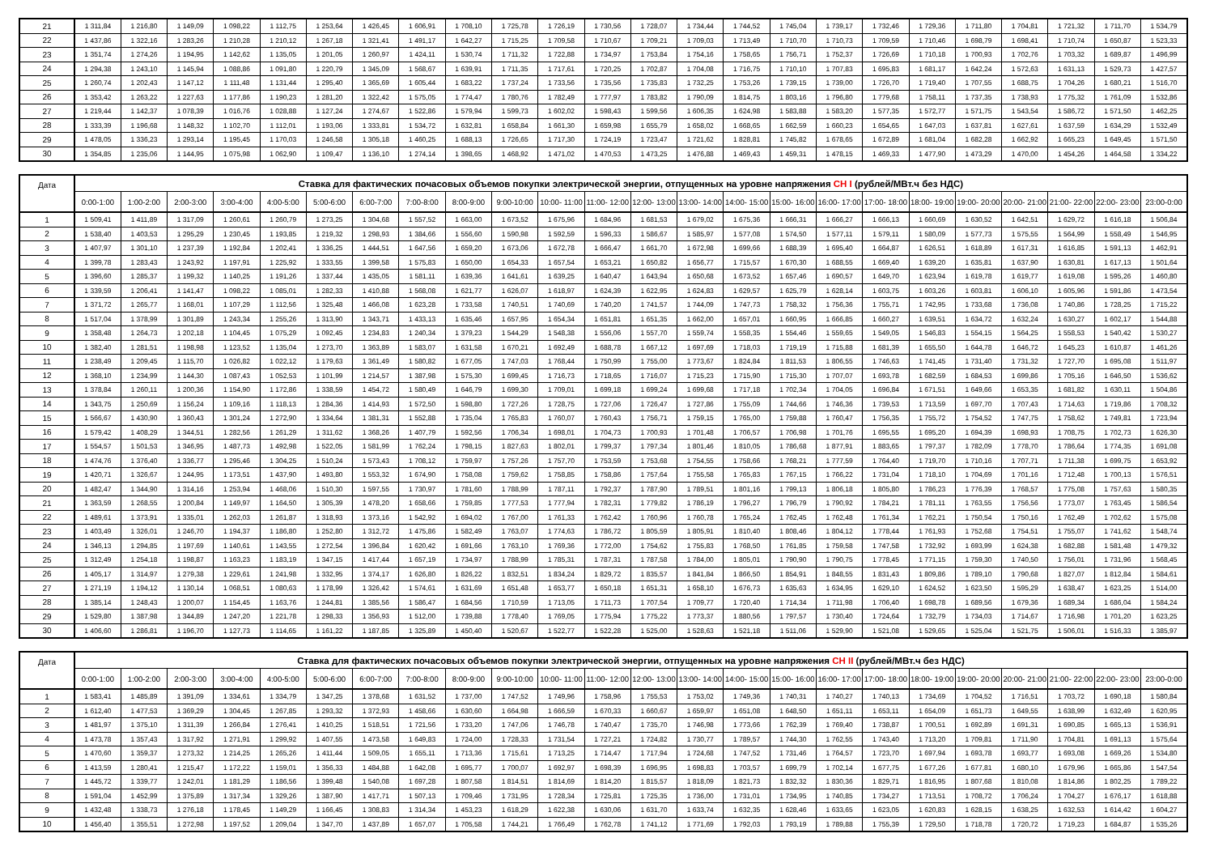| 21 | 1 311,84 | 1 216,80 | 1 149,09 | 1 098,22 | 1 112,75 | 1 253,64 | 1 426,45 | 1 606,91 | 1 708,10 | 1 725,78 | 1 726,19 | 1 730,56 | 1 728,07 | 1 734,44 | 1 744,52 | 1 745,04 | 1 739,17 | 1 732,46 | 1 729,36 | 1 711,80 | 1 704,81 | 1 721,32 | 1 711,70 | 1 534,79 |
| 22 | 1 437,86 | 1 322,16 | 1 283,26 | 1 210,28 | 1 210,12 | 1 267,18 | 1 321,41 | 1 491,17 | 1 642,27 | 1 715,25 | 1 709,58 | 1 710,67 | 1 709,21 | 1 709,03 | 1 713,49 | 1 710,70 | 1 710,73 | 1 709,59 | 1 710,46 | 1 698,79 | 1 698,41 | 1 710,74 | 1 650,87 | 1 523,33 |
| 23 | 1 351,74 | 1 274,26 | 1 194,95 | 1 142,62 | 1 135,05 | 1 201,05 | 1 260,97 | 1 424,11 | 1 530,74 | 1 711,32 | 1 722,88 | 1 734,97 | 1 753,84 | 1 754,16 | 1 758,65 | 1 756,71 | 1 752,37 | 1 726,69 | 1 710,18 | 1 700,93 | 1 702,76 | 1 703,32 | 1 689,87 | 1 496,99 |
| 24 | 1 294,38 | 1 243,10 | 1 145,94 | 1 088,86 | 1 091,80 | 1 220,79 | 1 345,09 | 1 568,67 | 1 639,91 | 1 711,35 | 1 717,61 | 1 720,25 | 1 702,87 | 1 704,08 | 1 716,75 | 1 710,10 | 1 707,83 | 1 695,83 | 1 681,17 | 1 642,24 | 1 572,63 | 1 631,13 | 1 529,73 | 1 427,57 |
| 25 | 1 260,74 | 1 202,43 | 1 147,12 | 1 111,48 | 1 131,44 | 1 295,40 | 1 365,69 | 1 605,44 | 1 683,22 | 1 737,24 | 1 733,56 | 1 735,56 | 1 735,83 | 1 732,25 | 1 753,26 | 1 739,15 | 1 739,00 | 1 726,70 | 1 719,40 | 1 707,55 | 1 688,75 | 1 704,26 | 1 680,21 | 1 516,70 |
| 26 | 1 353,42 | 1 263,22 | 1 227,63 | 1 177,86 | 1 190,23 | 1 281,20 | 1 322,42 | 1 575,05 | 1 774,47 | 1 780,76 | 1 782,49 | 1 777,97 | 1 783,82 | 1 790,09 | 1 814,75 | 1 803,16 | 1 796,80 | 1 779,68 | 1 758,11 | 1 737,35 | 1 738,93 | 1 775,32 | 1 761,09 | 1 532,86 |
| 27 | 1 219,44 | 1 142,37 | 1 078,39 | 1 016,76 | 1 028,88 | 1 127,24 | 1 274,67 | 1 522,86 | 1 579,94 | 1 599,73 | 1 602,02 | 1 598,43 | 1 599,56 | 1 606,35 | 1 624,98 | 1 583,88 | 1 583,20 | 1 577,35 | 1 572,77 | 1 571,75 | 1 543,54 | 1 586,72 | 1 571,50 | 1 462,25 |
| 28 | 1 333,39 | 1 196,68 | 1 148,32 | 1 102,70 | 1 112,01 | 1 193,06 | 1 333,81 | 1 534,72 | 1 632,81 | 1 658,84 | 1 661,30 | 1 659,98 | 1 655,79 | 1 658,02 | 1 668,65 | 1 662,59 | 1 660,23 | 1 654,65 | 1 647,03 | 1 637,81 | 1 627,61 | 1 637,59 | 1 634,29 | 1 532,49 |
| 29 | 1 478,05 | 1 336,23 | 1 293,14 | 1 195,45 | 1 170,03 | 1 246,58 | 1 305,18 | 1 460,25 | 1 688,13 | 1 726,65 | 1 717,30 | 1 724,19 | 1 723,47 | 1 721,62 | 1 828,81 | 1 745,82 | 1 678,65 | 1 672,89 | 1 681,04 | 1 682,28 | 1 662,92 | 1 665,23 | 1 649,45 | 1 571,50 |
| 30 | 1 354,85 | 1 235,06 | 1 144,95 | 1 075,98 | 1 062,90 | 1 109,47 | 1 136,10 | 1 274,14 | 1 398,65 | 1 468,92 | 1 471,02 | 1 470,53 | 1 473,25 | 1 476,88 | 1 469,43 | 1 459,31 | 1 478,15 | 1 469,33 | 1 477,90 | 1 473,29 | 1 470,00 | 1 454,26 | 1 464,58 | 1 334,22 |
| Дата | Ставка для фактических почасовых объемов покупки электрической энергии, отпущенных на уровне напряжения СН I (рублей/МВт.ч без НДС) | | | | | | | | | | | | | | | | | | | | | | | |
| --- | --- | --- | --- | --- | --- | --- | --- | --- | --- | --- | --- | --- | --- | --- | --- | --- | --- | --- | --- | --- | --- | --- | --- | --- |
| | 0:00-1:00 | 1:00-2:00 | 2:00-3:00 | 3:00-4:00 | 4:00-5:00 | 5:00-6:00 | 6:00-7:00 | 7:00-8:00 | 8:00-9:00 | 9:00-10:00 | 10:00- 11:00 | 11:00- 12:00 | 12:00- 13:00 | 13:00- 14:00 | 14:00- 15:00 | 15:00- 16:00 | 16:00- 17:00 | 17:00- 18:00 | 18:00- 19:00 | 19:00- 20:00 | 20:00- 21:00 | 21:00- 22:00 | 22:00- 23:00 | 23:00-0:00 |
| 1 | 1 509,41 | 1 411,89 | 1 317,09 | 1 260,61 | 1 260,79 | 1 273,25 | 1 304,68 | 1 557,52 | 1 663,00 | 1 673,52 | 1 675,96 | 1 684,96 | 1 681,53 | 1 679,02 | 1 675,36 | 1 666,31 | 1 666,27 | 1 666,13 | 1 660,69 | 1 630,52 | 1 642,51 | 1 629,72 | 1 616,18 | 1 506,84 |
| 2 | 1 538,40 | 1 403,53 | 1 295,29 | 1 230,45 | 1 193,85 | 1 219,32 | 1 298,93 | 1 384,66 | 1 556,60 | 1 590,98 | 1 592,59 | 1 596,33 | 1 586,67 | 1 585,97 | 1 577,08 | 1 574,50 | 1 577,11 | 1 579,11 | 1 580,09 | 1 577,73 | 1 575,55 | 1 564,99 | 1 558,49 | 1 546,95 |
| 3 | 1 407,97 | 1 301,10 | 1 237,39 | 1 192,84 | 1 202,41 | 1 336,25 | 1 444,51 | 1 647,56 | 1 659,20 | 1 673,06 | 1 672,78 | 1 666,47 | 1 661,70 | 1 672,98 | 1 699,66 | 1 688,39 | 1 695,40 | 1 664,87 | 1 626,51 | 1 618,89 | 1 617,31 | 1 616,85 | 1 591,13 | 1 462,91 |
| 4 | 1 399,78 | 1 283,43 | 1 243,92 | 1 197,91 | 1 225,92 | 1 333,55 | 1 399,58 | 1 575,83 | 1 650,00 | 1 654,33 | 1 657,54 | 1 653,21 | 1 650,82 | 1 656,77 | 1 715,57 | 1 670,30 | 1 688,55 | 1 669,40 | 1 639,20 | 1 635,81 | 1 637,90 | 1 630,81 | 1 617,13 | 1 501,64 |
| 5 | 1 396,60 | 1 285,37 | 1 199,32 | 1 140,25 | 1 191,26 | 1 337,44 | 1 435,05 | 1 581,11 | 1 639,36 | 1 641,61 | 1 639,25 | 1 640,47 | 1 643,94 | 1 650,68 | 1 673,52 | 1 657,46 | 1 690,57 | 1 649,70 | 1 623,94 | 1 619,78 | 1 619,77 | 1 619,08 | 1 595,26 | 1 460,80 |
| 6 | 1 339,59 | 1 206,41 | 1 141,47 | 1 098,22 | 1 085,01 | 1 282,33 | 1 410,88 | 1 568,08 | 1 621,77 | 1 626,07 | 1 618,97 | 1 624,39 | 1 622,95 | 1 624,83 | 1 629,57 | 1 625,79 | 1 628,14 | 1 603,75 | 1 603,26 | 1 603,81 | 1 606,10 | 1 605,96 | 1 591,86 | 1 473,54 |
| 7 | 1 371,72 | 1 265,77 | 1 168,01 | 1 107,29 | 1 112,56 | 1 325,48 | 1 466,08 | 1 623,28 | 1 733,58 | 1 740,51 | 1 740,69 | 1 740,20 | 1 741,57 | 1 744,09 | 1 747,73 | 1 758,32 | 1 756,36 | 1 755,71 | 1 742,95 | 1 733,68 | 1 736,08 | 1 740,86 | 1 728,25 | 1 715,22 |
| 8 | 1 517,04 | 1 378,99 | 1 301,89 | 1 243,34 | 1 255,26 | 1 313,90 | 1 343,71 | 1 433,13 | 1 635,46 | 1 657,95 | 1 654,34 | 1 651,81 | 1 651,35 | 1 662,00 | 1 657,01 | 1 660,95 | 1 666,85 | 1 660,27 | 1 639,51 | 1 634,72 | 1 632,24 | 1 630,27 | 1 602,17 | 1 544,88 |
| 9 | 1 358,48 | 1 264,73 | 1 202,18 | 1 104,45 | 1 075,29 | 1 092,45 | 1 234,83 | 1 240,34 | 1 379,23 | 1 544,29 | 1 548,38 | 1 556,06 | 1 557,70 | 1 559,74 | 1 558,35 | 1 554,46 | 1 559,65 | 1 549,05 | 1 546,83 | 1 554,15 | 1 564,25 | 1 558,53 | 1 540,42 | 1 530,27 |
| 10 | 1 382,40 | 1 281,51 | 1 198,98 | 1 123,52 | 1 135,04 | 1 273,70 | 1 363,89 | 1 583,07 | 1 631,58 | 1 670,21 | 1 692,49 | 1 688,78 | 1 667,12 | 1 697,69 | 1 718,03 | 1 719,19 | 1 715,88 | 1 681,39 | 1 655,50 | 1 644,78 | 1 646,72 | 1 645,23 | 1 610,87 | 1 461,26 |
| 11 | 1 238,49 | 1 209,45 | 1 115,70 | 1 026,82 | 1 022,12 | 1 179,63 | 1 361,49 | 1 580,82 | 1 677,05 | 1 747,03 | 1 768,44 | 1 750,99 | 1 755,00 | 1 773,67 | 1 824,84 | 1 811,53 | 1 806,55 | 1 746,63 | 1 741,45 | 1 731,40 | 1 731,32 | 1 727,70 | 1 695,08 | 1 511,97 |
| 12 | 1 368,10 | 1 234,99 | 1 144,30 | 1 087,43 | 1 052,53 | 1 101,99 | 1 214,57 | 1 387,98 | 1 575,30 | 1 699,45 | 1 716,73 | 1 718,65 | 1 716,07 | 1 715,23 | 1 715,90 | 1 715,30 | 1 707,07 | 1 693,78 | 1 682,59 | 1 684,53 | 1 699,86 | 1 705,16 | 1 646,50 | 1 536,62 |
| 13 | 1 378,84 | 1 260,11 | 1 200,36 | 1 154,90 | 1 172,86 | 1 338,59 | 1 454,72 | 1 580,49 | 1 646,79 | 1 699,30 | 1 709,01 | 1 699,18 | 1 699,24 | 1 699,68 | 1 717,18 | 1 702,34 | 1 704,05 | 1 696,84 | 1 671,51 | 1 649,66 | 1 653,35 | 1 681,82 | 1 630,11 | 1 504,86 |
| 14 | 1 343,75 | 1 250,69 | 1 156,24 | 1 109,16 | 1 118,13 | 1 284,36 | 1 414,93 | 1 572,50 | 1 598,80 | 1 727,26 | 1 728,75 | 1 727,06 | 1 726,47 | 1 727,86 | 1 755,09 | 1 744,66 | 1 746,36 | 1 739,53 | 1 713,59 | 1 697,70 | 1 707,43 | 1 714,63 | 1 719,86 | 1 708,32 |
| 15 | 1 566,67 | 1 430,90 | 1 360,43 | 1 301,24 | 1 272,90 | 1 334,64 | 1 381,31 | 1 552,88 | 1 735,04 | 1 765,83 | 1 760,07 | 1 760,43 | 1 756,71 | 1 759,15 | 1 765,00 | 1 759,88 | 1 760,47 | 1 756,35 | 1 755,72 | 1 754,52 | 1 747,75 | 1 758,62 | 1 749,81 | 1 723,94 |
| 16 | 1 579,42 | 1 408,29 | 1 344,51 | 1 282,56 | 1 261,29 | 1 311,62 | 1 368,26 | 1 407,79 | 1 592,56 | 1 706,34 | 1 698,01 | 1 704,73 | 1 700,93 | 1 701,48 | 1 706,57 | 1 706,98 | 1 701,76 | 1 695,55 | 1 695,20 | 1 694,39 | 1 698,93 | 1 708,75 | 1 702,73 | 1 626,30 |
| 17 | 1 554,57 | 1 501,53 | 1 346,95 | 1 487,73 | 1 492,98 | 1 522,05 | 1 581,99 | 1 762,24 | 1 798,15 | 1 827,63 | 1 802,01 | 1 799,37 | 1 797,34 | 1 801,46 | 1 810,05 | 1 786,68 | 1 877,91 | 1 883,65 | 1 797,37 | 1 782,09 | 1 778,70 | 1 786,64 | 1 774,35 | 1 691,08 |
| 18 | 1 474,76 | 1 376,40 | 1 336,77 | 1 295,46 | 1 304,25 | 1 510,24 | 1 573,43 | 1 708,12 | 1 759,97 | 1 757,26 | 1 757,70 | 1 753,59 | 1 753,68 | 1 754,55 | 1 758,66 | 1 768,21 | 1 777,59 | 1 764,40 | 1 719,70 | 1 710,16 | 1 707,71 | 1 711,38 | 1 699,75 | 1 653,92 |
| 19 | 1 420,71 | 1 326,67 | 1 244,95 | 1 173,51 | 1 437,90 | 1 493,80 | 1 553,32 | 1 674,90 | 1 758,08 | 1 759,62 | 1 758,85 | 1 758,86 | 1 757,64 | 1 755,58 | 1 765,83 | 1 767,15 | 1 766,22 | 1 731,04 | 1 718,10 | 1 704,69 | 1 701,16 | 1 712,48 | 1 700,13 | 1 576,51 |
| 20 | 1 482,47 | 1 344,90 | 1 314,16 | 1 253,94 | 1 468,06 | 1 510,30 | 1 597,55 | 1 730,97 | 1 781,60 | 1 788,99 | 1 787,11 | 1 792,37 | 1 787,90 | 1 789,51 | 1 801,16 | 1 799,13 | 1 806,18 | 1 805,80 | 1 786,23 | 1 776,39 | 1 768,57 | 1 775,08 | 1 757,63 | 1 580,35 |
| 21 | 1 363,59 | 1 268,55 | 1 200,84 | 1 149,97 | 1 164,50 | 1 305,39 | 1 478,20 | 1 658,66 | 1 759,85 | 1 777,53 | 1 777,94 | 1 782,31 | 1 779,82 | 1 786,19 | 1 796,27 | 1 796,79 | 1 790,92 | 1 784,21 | 1 781,11 | 1 763,55 | 1 756,56 | 1 773,07 | 1 763,45 | 1 586,54 |
| 22 | 1 489,61 | 1 373,91 | 1 335,01 | 1 262,03 | 1 261,87 | 1 318,93 | 1 373,16 | 1 542,92 | 1 694,02 | 1 767,00 | 1 761,33 | 1 762,42 | 1 760,96 | 1 760,78 | 1 765,24 | 1 762,45 | 1 762,48 | 1 761,34 | 1 762,21 | 1 750,54 | 1 750,16 | 1 762,49 | 1 702,62 | 1 575,08 |
| 23 | 1 403,49 | 1 326,01 | 1 246,70 | 1 194,37 | 1 186,80 | 1 252,80 | 1 312,72 | 1 475,86 | 1 582,49 | 1 763,07 | 1 774,63 | 1 786,72 | 1 805,59 | 1 805,91 | 1 810,40 | 1 808,46 | 1 804,12 | 1 778,44 | 1 761,93 | 1 752,68 | 1 754,51 | 1 755,07 | 1 741,62 | 1 548,74 |
| 24 | 1 346,13 | 1 294,85 | 1 197,69 | 1 140,61 | 1 143,55 | 1 272,54 | 1 396,84 | 1 620,42 | 1 691,66 | 1 763,10 | 1 769,36 | 1 772,00 | 1 754,62 | 1 755,83 | 1 768,50 | 1 761,85 | 1 759,58 | 1 747,58 | 1 732,92 | 1 693,99 | 1 624,38 | 1 682,88 | 1 581,48 | 1 479,32 |
| 25 | 1 312,49 | 1 254,18 | 1 198,87 | 1 163,23 | 1 183,19 | 1 347,15 | 1 417,44 | 1 657,19 | 1 734,97 | 1 788,99 | 1 785,31 | 1 787,31 | 1 787,58 | 1 784,00 | 1 805,01 | 1 790,90 | 1 790,75 | 1 778,45 | 1 771,15 | 1 759,30 | 1 740,50 | 1 756,01 | 1 731,96 | 1 568,45 |
| 26 | 1 405,17 | 1 314,97 | 1 279,38 | 1 229,61 | 1 241,98 | 1 332,95 | 1 374,17 | 1 626,80 | 1 826,22 | 1 832,51 | 1 834,24 | 1 829,72 | 1 835,57 | 1 841,84 | 1 866,50 | 1 854,91 | 1 848,55 | 1 831,43 | 1 809,86 | 1 789,10 | 1 790,68 | 1 827,07 | 1 812,84 | 1 584,61 |
| 27 | 1 271,19 | 1 194,12 | 1 130,14 | 1 068,51 | 1 080,63 | 1 178,99 | 1 326,42 | 1 574,61 | 1 631,69 | 1 651,48 | 1 653,77 | 1 650,18 | 1 651,31 | 1 658,10 | 1 676,73 | 1 635,63 | 1 634,95 | 1 629,10 | 1 624,52 | 1 623,50 | 1 595,29 | 1 638,47 | 1 623,25 | 1 514,00 |
| 28 | 1 385,14 | 1 248,43 | 1 200,07 | 1 154,45 | 1 163,76 | 1 244,81 | 1 385,56 | 1 586,47 | 1 684,56 | 1 710,59 | 1 713,05 | 1 711,73 | 1 707,54 | 1 709,77 | 1 720,40 | 1 714,34 | 1 711,98 | 1 706,40 | 1 698,78 | 1 689,56 | 1 679,36 | 1 689,34 | 1 686,04 | 1 584,24 |
| 29 | 1 529,80 | 1 387,98 | 1 344,89 | 1 247,20 | 1 221,78 | 1 298,33 | 1 356,93 | 1 512,00 | 1 739,88 | 1 778,40 | 1 769,05 | 1 775,94 | 1 775,22 | 1 773,37 | 1 880,56 | 1 797,57 | 1 730,40 | 1 724,64 | 1 732,79 | 1 734,03 | 1 714,67 | 1 716,98 | 1 701,20 | 1 623,25 |
| 30 | 1 406,60 | 1 286,81 | 1 196,70 | 1 127,73 | 1 114,65 | 1 161,22 | 1 187,85 | 1 325,89 | 1 450,40 | 1 520,67 | 1 522,77 | 1 522,28 | 1 525,00 | 1 528,63 | 1 521,18 | 1 511,06 | 1 529,90 | 1 521,08 | 1 529,65 | 1 525,04 | 1 521,75 | 1 506,01 | 1 516,33 | 1 385,97 |
| Дата | Ставка для фактических почасовых объемов покупки электрической энергии, отпущенных на уровне напряжения СН II (рублей/МВт.ч без НДС) | | | | | | | | | | | | | | | | | | | | | | | |
| --- | --- | --- | --- | --- | --- | --- | --- | --- | --- | --- | --- | --- | --- | --- | --- | --- | --- | --- | --- | --- | --- | --- | --- | --- |
| | 0:00-1:00 | 1:00-2:00 | 2:00-3:00 | 3:00-4:00 | 4:00-5:00 | 5:00-6:00 | 6:00-7:00 | 7:00-8:00 | 8:00-9:00 | 9:00-10:00 | 10:00- 11:00 | 11:00- 12:00 | 12:00- 13:00 | 13:00- 14:00 | 14:00- 15:00 | 15:00- 16:00 | 16:00- 17:00 | 17:00- 18:00 | 18:00- 19:00 | 19:00- 20:00 | 20:00- 21:00 | 21:00- 22:00 | 22:00- 23:00 | 23:00-0:00 |
| 1 | 1 583,41 | 1 485,89 | 1 391,09 | 1 334,61 | 1 334,79 | 1 347,25 | 1 378,68 | 1 631,52 | 1 737,00 | 1 747,52 | 1 749,96 | 1 758,96 | 1 755,53 | 1 753,02 | 1 749,36 | 1 740,31 | 1 740,27 | 1 740,13 | 1 734,69 | 1 704,52 | 1 716,51 | 1 703,72 | 1 690,18 | 1 580,84 |
| 2 | 1 612,40 | 1 477,53 | 1 369,29 | 1 304,45 | 1 267,85 | 1 293,32 | 1 372,93 | 1 458,66 | 1 630,60 | 1 664,98 | 1 666,59 | 1 670,33 | 1 660,67 | 1 659,97 | 1 651,08 | 1 648,50 | 1 651,11 | 1 653,11 | 1 654,09 | 1 651,73 | 1 649,55 | 1 638,99 | 1 632,49 | 1 620,95 |
| 3 | 1 481,97 | 1 375,10 | 1 311,39 | 1 266,84 | 1 276,41 | 1 410,25 | 1 518,51 | 1 721,56 | 1 733,20 | 1 747,06 | 1 746,78 | 1 740,47 | 1 735,70 | 1 746,98 | 1 773,66 | 1 762,39 | 1 769,40 | 1 738,87 | 1 700,51 | 1 692,89 | 1 691,31 | 1 690,85 | 1 665,13 | 1 536,91 |
| 4 | 1 473,78 | 1 357,43 | 1 317,92 | 1 271,91 | 1 299,92 | 1 407,55 | 1 473,58 | 1 649,83 | 1 724,00 | 1 728,33 | 1 731,54 | 1 727,21 | 1 724,82 | 1 730,77 | 1 789,57 | 1 744,30 | 1 762,55 | 1 743,40 | 1 713,20 | 1 709,81 | 1 711,90 | 1 704,81 | 1 691,13 | 1 575,64 |
| 5 | 1 470,60 | 1 359,37 | 1 273,32 | 1 214,25 | 1 265,26 | 1 411,44 | 1 509,05 | 1 655,11 | 1 713,36 | 1 715,61 | 1 713,25 | 1 714,47 | 1 717,94 | 1 724,68 | 1 747,52 | 1 731,46 | 1 764,57 | 1 723,70 | 1 697,94 | 1 693,78 | 1 693,77 | 1 693,08 | 1 669,26 | 1 534,80 |
| 6 | 1 413,59 | 1 280,41 | 1 215,47 | 1 172,22 | 1 159,01 | 1 356,33 | 1 484,88 | 1 642,08 | 1 695,77 | 1 700,07 | 1 692,97 | 1 698,39 | 1 696,95 | 1 698,83 | 1 703,57 | 1 699,79 | 1 702,14 | 1 677,75 | 1 677,26 | 1 677,81 | 1 680,10 | 1 679,96 | 1 665,86 | 1 547,54 |
| 7 | 1 445,72 | 1 339,77 | 1 242,01 | 1 181,29 | 1 186,56 | 1 399,48 | 1 540,08 | 1 697,28 | 1 807,58 | 1 814,51 | 1 814,69 | 1 814,20 | 1 815,57 | 1 818,09 | 1 821,73 | 1 832,32 | 1 830,36 | 1 829,71 | 1 816,95 | 1 807,68 | 1 810,08 | 1 814,86 | 1 802,25 | 1 789,22 |
| 8 | 1 591,04 | 1 452,99 | 1 375,89 | 1 317,34 | 1 329,26 | 1 387,90 | 1 417,71 | 1 507,13 | 1 709,46 | 1 731,95 | 1 728,34 | 1 725,81 | 1 725,35 | 1 736,00 | 1 731,01 | 1 734,95 | 1 740,85 | 1 734,27 | 1 713,51 | 1 708,72 | 1 706,24 | 1 704,27 | 1 676,17 | 1 618,88 |
| 9 | 1 432,48 | 1 338,73 | 1 276,18 | 1 178,45 | 1 149,29 | 1 166,45 | 1 308,83 | 1 314,34 | 1 453,23 | 1 618,29 | 1 622,38 | 1 630,06 | 1 631,70 | 1 633,74 | 1 632,35 | 1 628,46 | 1 633,65 | 1 623,05 | 1 620,83 | 1 628,15 | 1 638,25 | 1 632,53 | 1 614,42 | 1 604,27 |
| 10 | 1 456,40 | 1 355,51 | 1 272,98 | 1 197,52 | 1 209,04 | 1 347,70 | 1 437,89 | 1 657,07 | 1 705,58 | 1 744,21 | 1 766,49 | 1 762,78 | 1 741,12 | 1 771,69 | 1 792,03 | 1 793,19 | 1 789,88 | 1 755,39 | 1 729,50 | 1 718,78 | 1 720,72 | 1 719,23 | 1 684,87 | 1 535,26 |